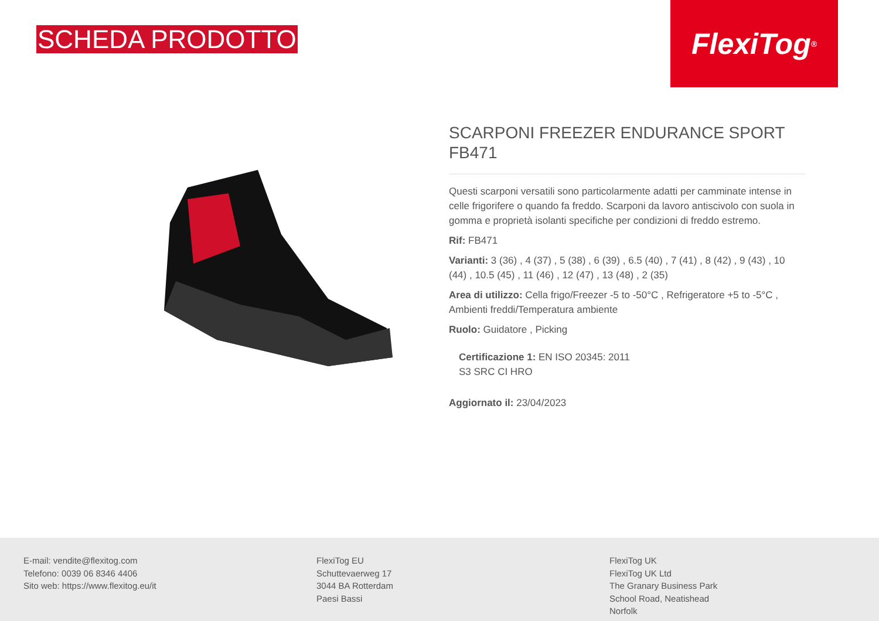SCHEDA PRODOTTO
FlexiTog<sup>®</sup>
SCARPONI FREEZER ENDURANCE SPORT FB471
Questi scarponi versatili sono particolarmente adatti per camminate intense in celle frigorifere o quando fa freddo. Scarponi da lavoro antiscivolo con suola in gomma e proprietà isolanti specifiche per condizioni di freddo estremo.
Rif: FB471
Varianti: 3 (36) , 4 (37) , 5 (38) , 6 (39) , 6.5 (40) , 7 (41) , 8 (42) , 9 (43) , 10 (44) , 10.5 (45) , 11 (46) , 12 (47) , 13 (48) , 2 (35)
Area di utilizzo: Cella frigo/Freezer -5 to -50°C , Refrigeratore +5 to -5°C , Ambienti freddi/Temperatura ambiente
Ruolo: Guidatore , Picking
Certificazione 1: EN ISO 20345: 2011
S3 SRC CI HRO
Aggiornato il: 23/04/2023
E-mail: vendite@flexitog.com
Telefono: 0039 06 8346 4406
Sito web: https://www.flexitog.eu/it
FlexiTog EU
Schuttevaerweg 17
3044 BA Rotterdam
Paesi Bassi
FlexiTog UK
FlexiTog UK Ltd
The Granary Business Park
School Road, Neatishead
Norfolk